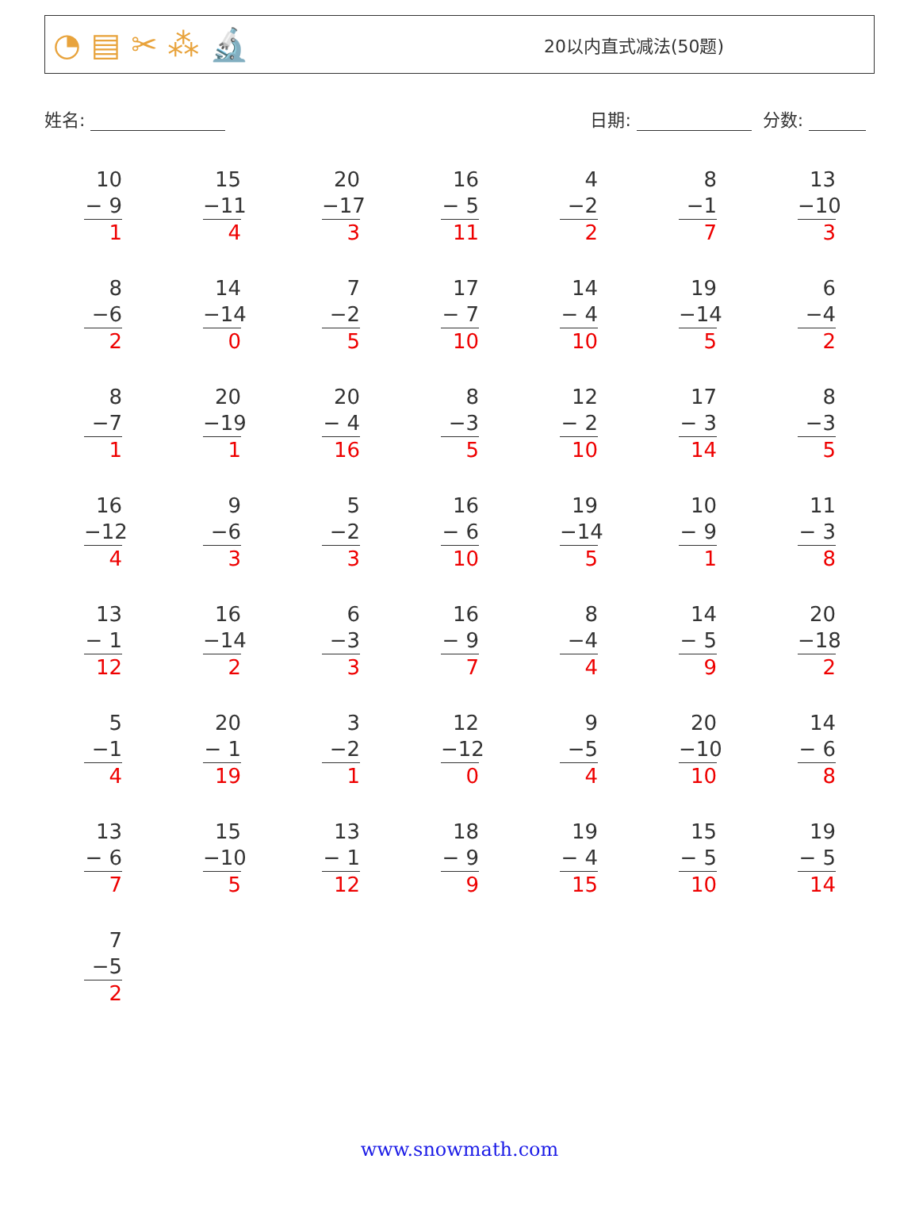◔ ▤ ✂ ⁂ 🔬
20以内直式减法(50题)
姓名: 日期: 分数:
| 10 − 9 1 | 15 −11 4 | 20 −17 3 | 16 − 5 11 | 4 −2 2 | 8 −1 7 | 13 −10 3 |
| 8 −6 2 | 14 −14 0 | 7 −2 5 | 17 − 7 10 | 14 − 4 10 | 19 −14 5 | 6 −4 2 |
| 8 −7 1 | 20 −19 1 | 20 − 4 16 | 8 −3 5 | 12 − 2 10 | 17 − 3 14 | 8 −3 5 |
| 16 −12 4 | 9 −6 3 | 5 −2 3 | 16 − 6 10 | 19 −14 5 | 10 − 9 1 | 11 − 3 8 |
| 13 − 1 12 | 16 −14 2 | 6 −3 3 | 16 − 9 7 | 8 −4 4 | 14 − 5 9 | 20 −18 2 |
| 5 −1 4 | 20 − 1 19 | 3 −2 1 | 12 −12 0 | 9 −5 4 | 20 −10 10 | 14 − 6 8 |
| 13 − 6 7 | 15 −10 5 | 13 − 1 12 | 18 − 9 9 | 19 − 4 15 | 15 − 5 10 | 19 − 5 14 |
| 7 −5 2 | | | | | | |
www.snowmath.com